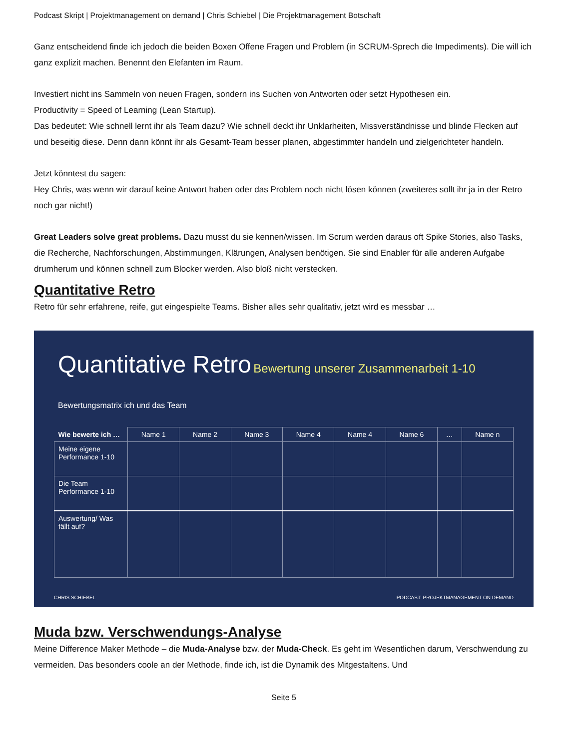Podcast Skript | Projektmanagement on demand | Chris Schiebel | Die Projektmanagement Botschaft
Ganz entscheidend finde ich jedoch die beiden Boxen Offene Fragen und Problem (in SCRUM-Sprech die Impediments). Die will ich ganz explizit machen. Benennt den Elefanten im Raum.
Investiert nicht ins Sammeln von neuen Fragen, sondern ins Suchen von Antworten oder setzt Hypothesen ein.
Productivity = Speed of Learning (Lean Startup).
Das bedeutet: Wie schnell lernt ihr als Team dazu? Wie schnell deckt ihr Unklarheiten, Missverständnisse und blinde Flecken auf und beseitig diese. Denn dann könnt ihr als Gesamt-Team besser planen, abgestimmter handeln und zielgerichteter handeln.
Jetzt könntest du sagen:
Hey Chris, was wenn wir darauf keine Antwort haben oder das Problem noch nicht lösen können (zweiteres sollt ihr ja in der Retro noch gar nicht!)
Great Leaders solve great problems. Dazu musst du sie kennen/wissen. Im Scrum werden daraus oft Spike Stories, also Tasks, die Recherche, Nachforschungen, Abstimmungen, Klärungen, Analysen benötigen. Sie sind Enabler für alle anderen Aufgabe drumherum und können schnell zum Blocker werden. Also bloß nicht verstecken.
Quantitative Retro
Retro für sehr erfahrene, reife, gut eingespielte Teams. Bisher alles sehr qualitativ, jetzt wird es messbar …
Quantitative Retro Bewertung unserer Zusammenarbeit 1-10
Bewertungsmatrix ich und das Team
| Wie bewerte ich … | Name 1 | Name 2 | Name 3 | Name 4 | Name 4 | Name 6 | … | Name n |
| --- | --- | --- | --- | --- | --- | --- | --- | --- |
| Meine eigene Performance 1-10 | | | | | | | | |
| Die Team Performance 1-10 | | | | | | | | |
| Auswertung/ Was fällt auf? | | | | | | | | |
CHRIS SCHIEBEL PODCAST: PROJEKTMANAGEMENT ON DEMAND
Muda bzw. Verschwendungs-Analyse
Meine Difference Maker Methode – die Muda-Analyse bzw. der Muda-Check. Es geht im Wesentlichen darum, Verschwendung zu vermeiden. Das besonders coole an der Methode, finde ich, ist die Dynamik des Mitgestaltens. Und
Seite 5